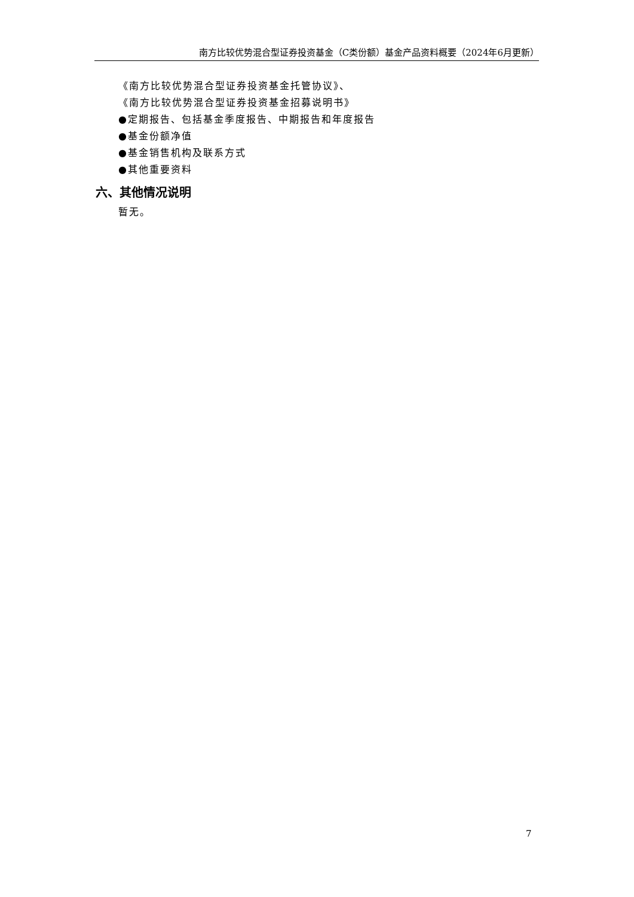南方比较优势混合型证券投资基金（C类份额）基金产品资料概要（2024年6月更新）
《南方比较优势混合型证券投资基金托管协议》、
《南方比较优势混合型证券投资基金招募说明书》
●定期报告、包括基金季度报告、中期报告和年度报告
●基金份额净值
●基金销售机构及联系方式
●其他重要资料
六、其他情况说明
暂无。
7